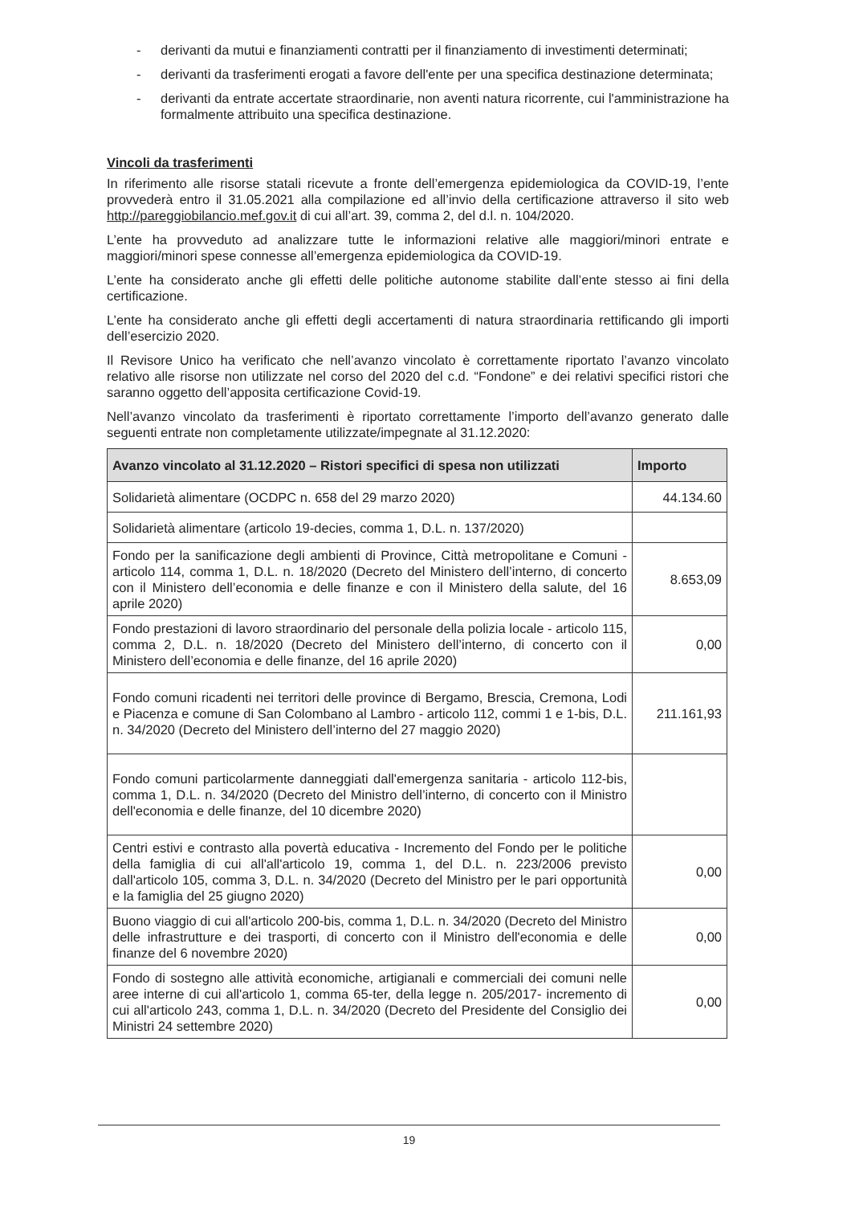- derivanti da mutui e finanziamenti contratti per il finanziamento di investimenti determinati;
- derivanti da trasferimenti erogati a favore dell'ente per una specifica destinazione determinata;
- derivanti da entrate accertate straordinarie, non aventi natura ricorrente, cui l'amministrazione ha formalmente attribuito una specifica destinazione.
Vincoli da trasferimenti
In riferimento alle risorse statali ricevute a fronte dell’emergenza epidemiologica da COVID-19, l’ente provvederà entro il 31.05.2021 alla compilazione ed all’invio della certificazione attraverso il sito web http://pareggiobilancio.mef.gov.it di cui all’art. 39, comma 2, del d.l. n. 104/2020.
L’ente ha provveduto ad analizzare tutte le informazioni relative alle maggiori/minori entrate e maggiori/minori spese connesse all’emergenza epidemiologica da COVID-19.
L’ente ha considerato anche gli effetti delle politiche autonome stabilite dall’ente stesso ai fini della certificazione.
L’ente ha considerato anche gli effetti degli accertamenti di natura straordinaria rettificando gli importi dell’esercizio 2020.
Il Revisore Unico ha verificato che nell’avanzo vincolato è correttamente riportato l’avanzo vincolato relativo alle risorse non utilizzate nel corso del 2020 del c.d. “Fondone” e dei relativi specifici ristori che saranno oggetto dell’apposita certificazione Covid-19.
Nell’avanzo vincolato da trasferimenti è riportato correttamente l’importo dell’avanzo generato dalle seguenti entrate non completamente utilizzate/impegnate al 31.12.2020:
| Avanzo vincolato al 31.12.2020 – Ristori specifici di spesa non utilizzati | Importo |
| --- | --- |
| Solidarietà alimentare (OCDPC n. 658 del 29 marzo 2020) | 44.134.60 |
| Solidarietà alimentare (articolo 19-decies, comma 1, D.L. n. 137/2020) | |
| Fondo per la sanificazione degli ambienti di Province, Città metropolitane e Comuni - articolo 114, comma 1, D.L. n. 18/2020 (Decreto del Ministero dell’interno, di concerto con il Ministero dell’economia e delle finanze e con il Ministero della salute, del 16 aprile 2020) | 8.653,09 |
| Fondo prestazioni di lavoro straordinario del personale della polizia locale - articolo 115, comma 2, D.L. n. 18/2020 (Decreto del Ministero dell’interno, di concerto con il Ministero dell’economia e delle finanze, del 16 aprile 2020) | 0,00 |
| Fondo comuni ricadenti nei territori delle province di Bergamo, Brescia, Cremona, Lodi e Piacenza e comune di San Colombano al Lambro - articolo 112, commi 1 e 1-bis, D.L. n. 34/2020 (Decreto del Ministero dell’interno del 27 maggio 2020) | 211.161,93 |
| Fondo comuni particolarmente danneggiati dall'emergenza sanitaria - articolo 112-bis, comma 1, D.L. n. 34/2020 (Decreto del Ministro dell’interno, di concerto con il Ministro dell'economia e delle finanze, del 10 dicembre 2020) | |
| Centri estivi e contrasto alla povertà educativa - Incremento del Fondo per le politiche della famiglia di cui all'all'articolo 19, comma 1, del D.L. n. 223/2006 previsto dall'articolo 105, comma 3, D.L. n. 34/2020 (Decreto del Ministro per le pari opportunità e la famiglia del 25 giugno 2020) | 0,00 |
| Buono viaggio di cui all'articolo 200-bis, comma 1, D.L. n. 34/2020 (Decreto del Ministro delle infrastrutture e dei trasporti, di concerto con il Ministro dell'economia e delle finanze del 6 novembre 2020) | 0,00 |
| Fondo di sostegno alle attività economiche, artigianali e commerciali dei comuni nelle aree interne di cui all'articolo 1, comma 65-ter, della legge n. 205/2017- incremento di cui all'articolo 243, comma 1, D.L. n. 34/2020 (Decreto del Presidente del Consiglio dei Ministri 24 settembre 2020) | 0,00 |
19